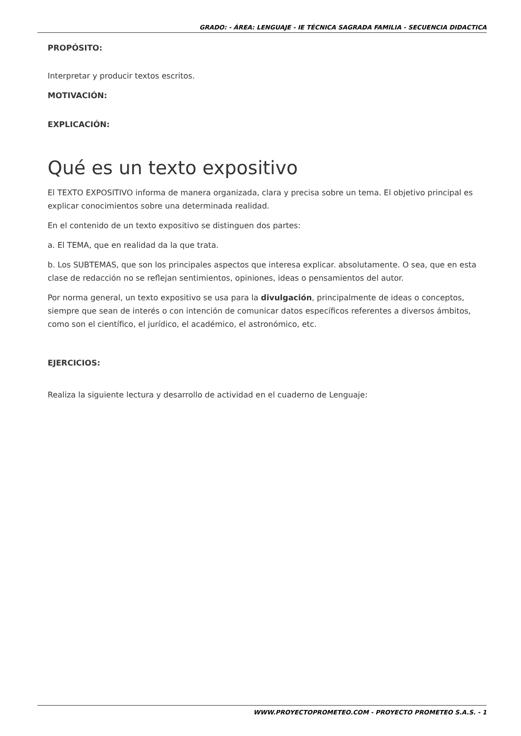GRADO: - ÁREA: LENGUAJE - IE TÉCNICA SAGRADA FAMILIA - SECUENCIA DIDACTICA
PROPÓSITO:
Interpretar y producir textos escritos.
MOTIVACIÓN:
EXPLICACIÓN:
Qué es un texto expositivo
El TEXTO EXPOSITIVO informa de manera organizada, clara y precisa sobre un tema. El objetivo principal es explicar conocimientos sobre una determinada realidad.
En el contenido de un texto expositivo se distinguen dos partes:
a. El TEMA, que en realidad da la que trata.
b. Los SUBTEMAS, que son los principales aspectos que interesa explicar. absolutamente. O sea, que en esta clase de redacción no se reflejan sentimientos, opiniones, ideas o pensamientos del autor.
Por norma general, un texto expositivo se usa para la divulgación, principalmente de ideas o conceptos, siempre que sean de interés o con intención de comunicar datos específicos referentes a diversos ámbitos, como son el científico, el jurídico, el académico, el astronómico, etc.
EJERCICIOS:
Realiza la siguiente lectura y desarrollo de actividad en el cuaderno de Lenguaje:
WWW.PROYECTOPROMETEO.COM - PROYECTO PROMETEO S.A.S. - 1